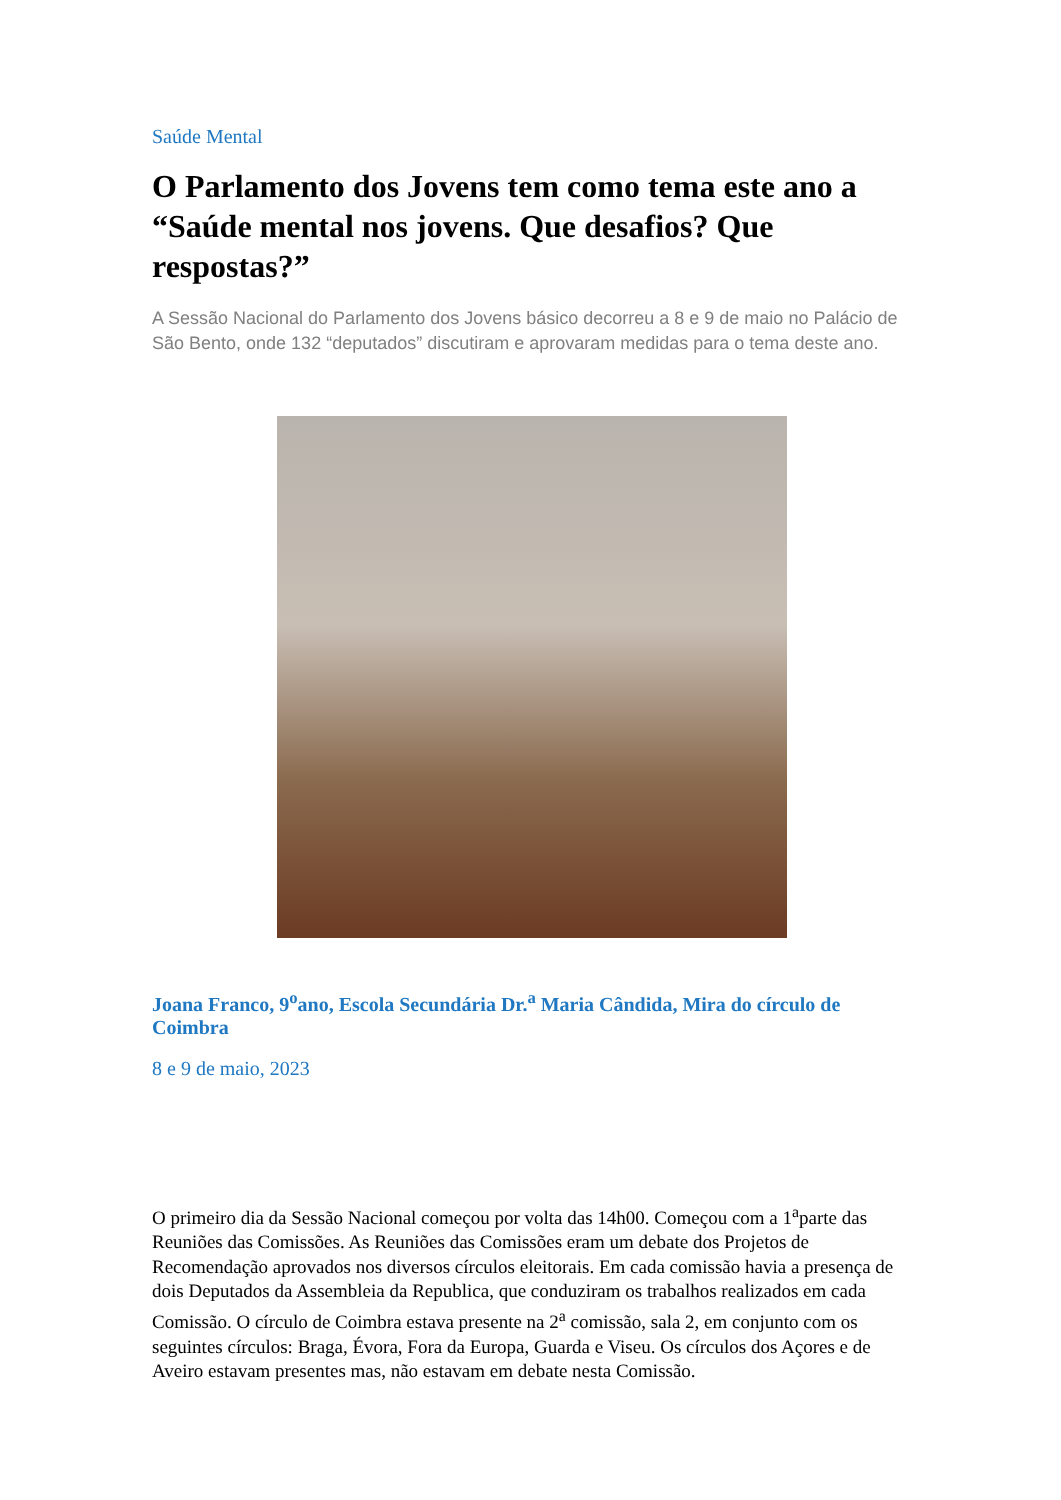Saúde Mental
O Parlamento dos Jovens tem como tema este ano a “Saúde mental nos jovens. Que desafios? Que respostas?”
A Sessão Nacional do Parlamento dos Jovens básico decorreu a 8 e 9 de maio no Palácio de São Bento, onde 132 “deputados” discutiram e aprovaram medidas para o tema deste ano.
Joana Franco, 9<sup>o</sup>ano, Escola Secundária Dr.<sup>a</sup> Maria Cândida, Mira do círculo de Coimbra
8 e 9 de maio, 2023
O primeiro dia da Sessão Nacional começou por volta das 14h00. Começou com a 1<sup>a</sup>parte das Reuniões das Comissões. As Reuniões das Comissões eram um debate dos Projetos de Recomendação aprovados nos diversos círculos eleitorais. Em cada comissão havia a presença de dois Deputados da Assembleia da Republica, que conduziram os trabalhos realizados em cada Comissão. O círculo de Coimbra estava presente na 2<sup>a</sup> comissão, sala 2, em conjunto com os seguintes círculos: Braga, Évora, Fora da Europa, Guarda e Viseu. Os círculos dos Açores e de Aveiro estavam presentes mas, não estavam em debate nesta Comissão.